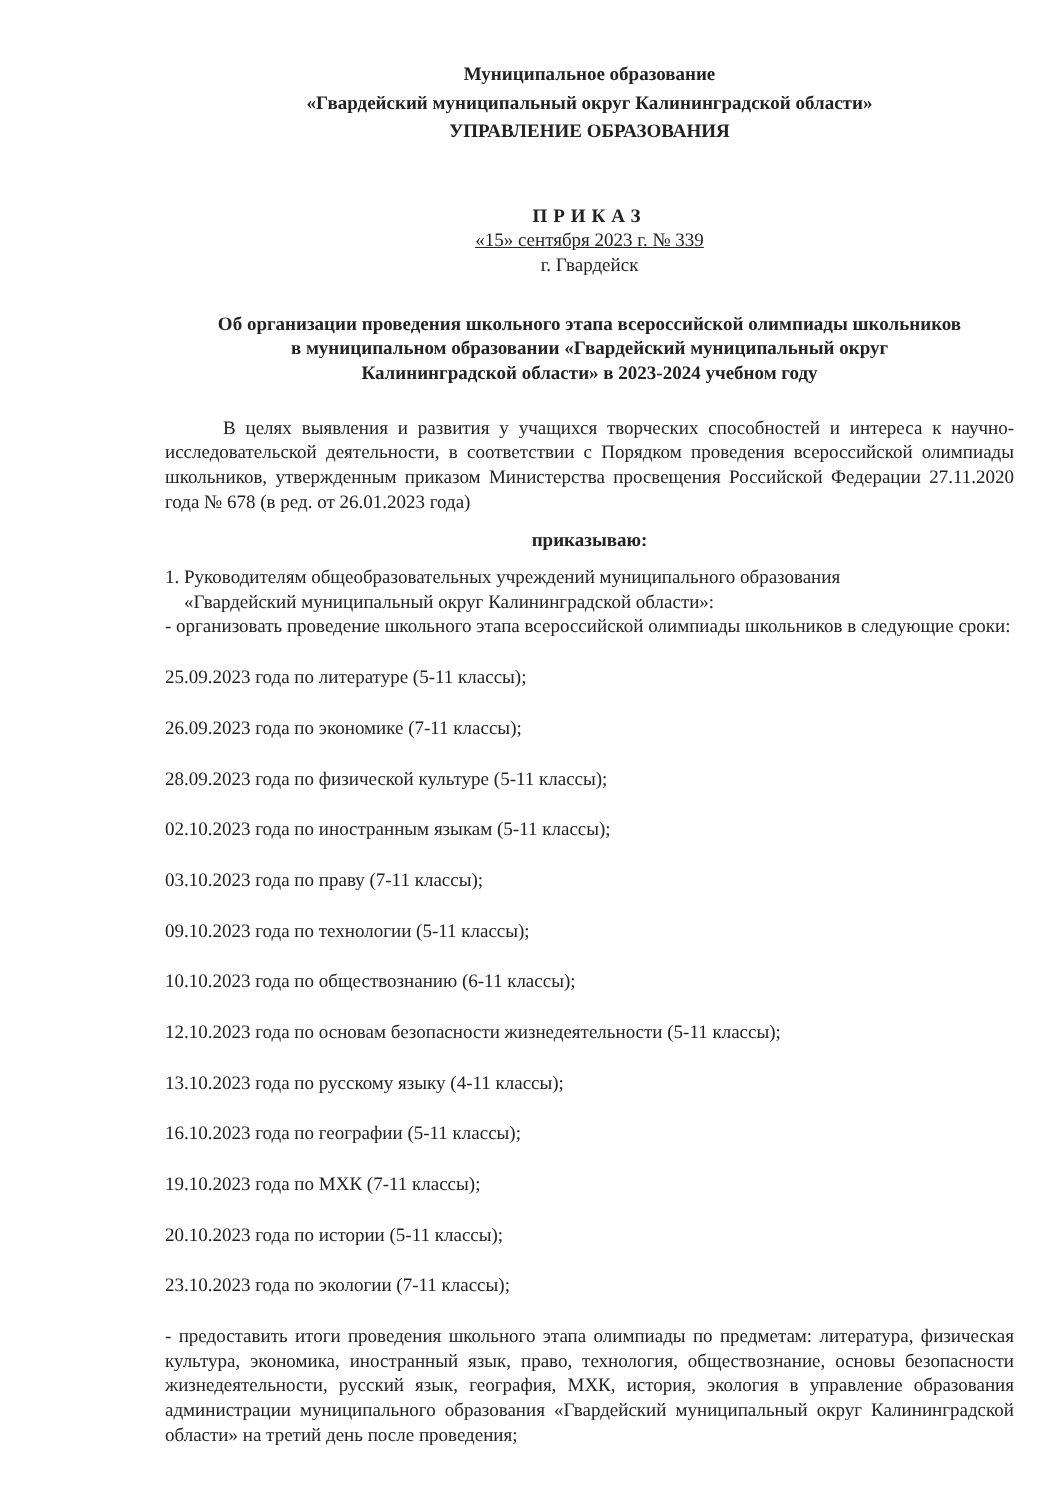Муниципальное образование
«Гвардейский муниципальный округ Калининградской области»
УПРАВЛЕНИЕ ОБРАЗОВАНИЯ
ПРИКАЗ
«15» сентября 2023 г. № 339
г. Гвардейск
Об организации проведения школьного этапа всероссийской олимпиады школьников
в муниципальном образовании «Гвардейский муниципальный округ
Калининградской области» в 2023-2024 учебном году
В целях выявления и развития у учащихся творческих способностей и интереса к научно-исследовательской деятельности, в соответствии с Порядком проведения всероссийской олимпиады школьников, утвержденным приказом Министерства просвещения Российской Федерации 27.11.2020 года № 678 (в ред. от 26.01.2023 года)
приказываю:
1. Руководителям общеобразовательных учреждений муниципального образования
«Гвардейский муниципальный округ Калининградской области»:
- организовать проведение школьного этапа всероссийской олимпиады школьников в следующие сроки:
25.09.2023 года по литературе (5-11 классы);
26.09.2023 года по экономике (7-11 классы);
28.09.2023 года по физической культуре (5-11 классы);
02.10.2023 года по иностранным языкам (5-11 классы);
03.10.2023 года по праву (7-11 классы);
09.10.2023 года по технологии (5-11 классы);
10.10.2023 года по обществознанию (6-11 классы);
12.10.2023 года по основам безопасности жизнедеятельности (5-11 классы);
13.10.2023 года по русскому языку (4-11 классы);
16.10.2023 года по географии (5-11 классы);
19.10.2023 года по МХК (7-11 классы);
20.10.2023 года по истории (5-11 классы);
23.10.2023 года по экологии (7-11 классы);
- предоставить итоги проведения школьного этапа олимпиады по предметам: литература, физическая культура, экономика, иностранный язык, право, технология, обществознание, основы безопасности жизнедеятельности, русский язык, география, МХК, история, экология в управление образования администрации муниципального образования «Гвардейский муниципальный округ Калининградской области» на третий день после проведения;